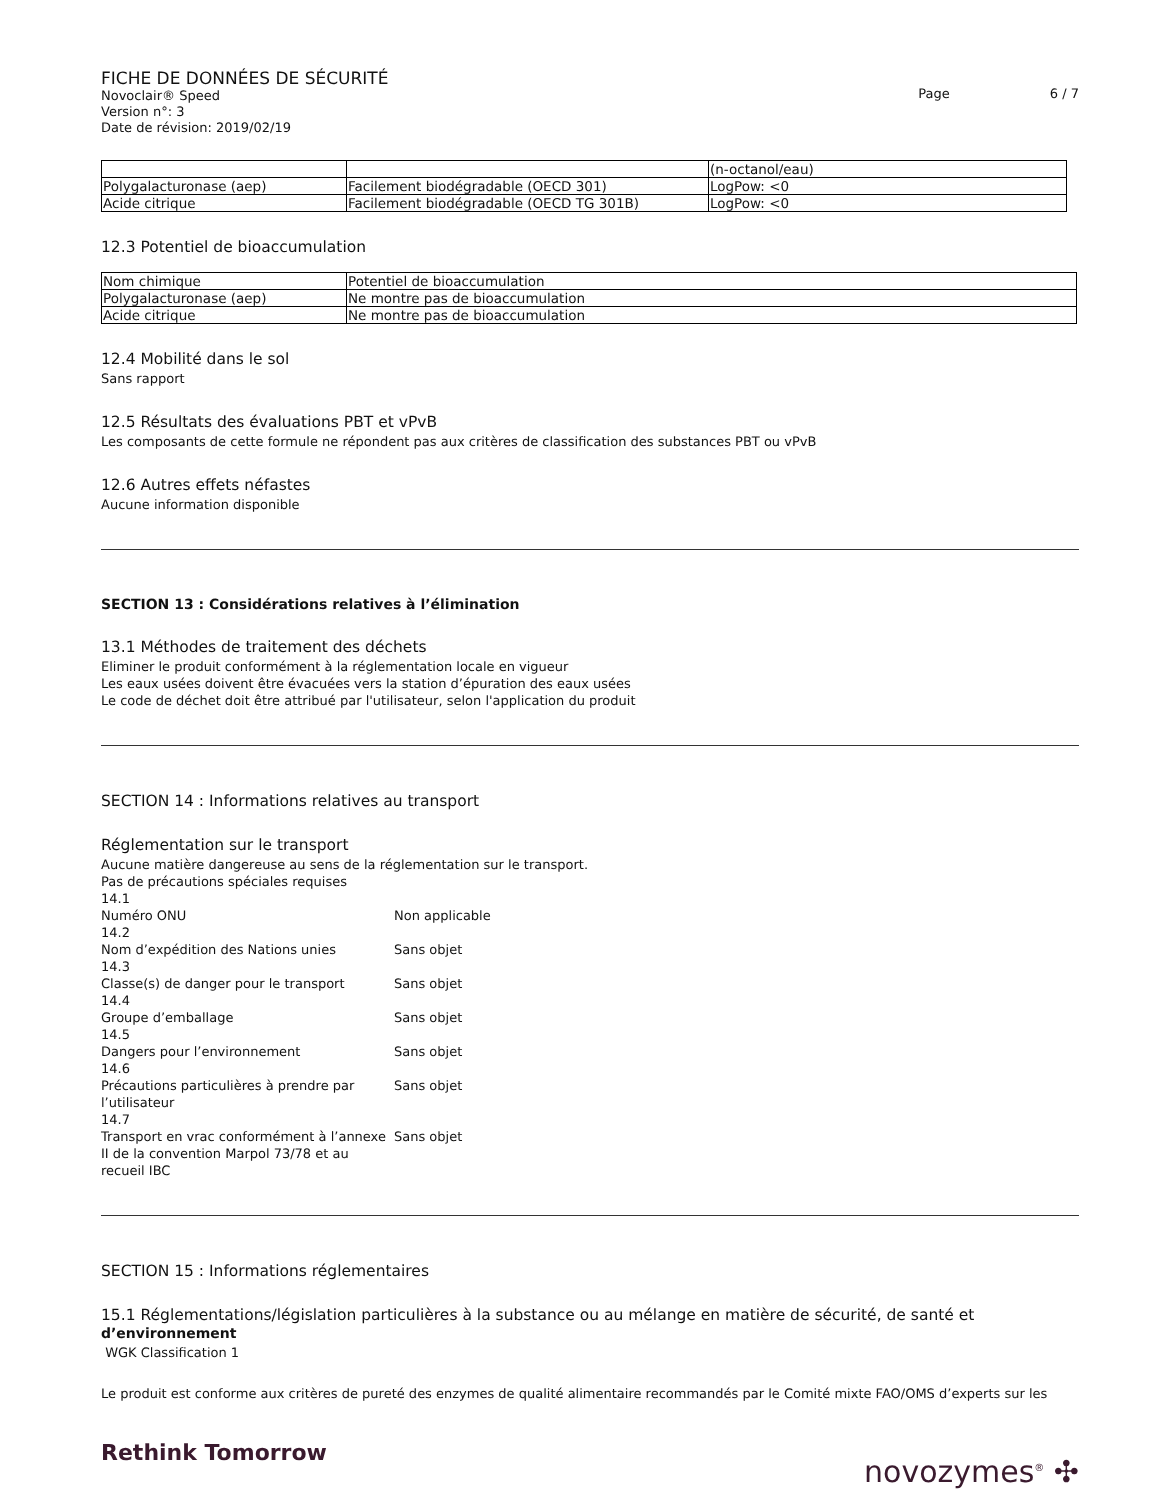FICHE DE DONNÉES DE SÉCURITÉ
Novoclair® Speed
Version n°: 3
Date de révision: 2019/02/19
Page 6 / 7
| | | (n-octanol/eau) |
| Polygalacturonase (aep) | Facilement biodégradable (OECD 301) | LogPow: <0 |
| Acide citrique | Facilement biodégradable (OECD TG 301B) | LogPow: <0 |
12.3 Potentiel de bioaccumulation
| Nom chimique | Potentiel de bioaccumulation |
| Polygalacturonase (aep) | Ne montre pas de bioaccumulation |
| Acide citrique | Ne montre pas de bioaccumulation |
12.4 Mobilité dans le sol
Sans rapport
12.5 Résultats des évaluations PBT et vPvB
Les composants de cette formule ne répondent pas aux critères de classification des substances PBT ou vPvB
12.6 Autres effets néfastes
Aucune information disponible
SECTION 13 : Considérations relatives à l’élimination
13.1 Méthodes de traitement des déchets
Eliminer le produit conformément à la réglementation locale en vigueur
Les eaux usées doivent être évacuées vers la station d’épuration des eaux usées
Le code de déchet doit être attribué par l'utilisateur, selon l'application du produit
SECTION 14 : Informations relatives au transport
Réglementation sur le transport
Aucune matière dangereuse au sens de la réglementation sur le transport.
Pas de précautions spéciales requises
14.1
Numéro ONU
Non applicable
14.2
Nom d’expédition des Nations unies
Sans objet
14.3
Classe(s) de danger pour le transport
Sans objet
14.4
Groupe d’emballage
Sans objet
14.5
Dangers pour l’environnement
Sans objet
14.6
Précautions particulières à prendre par l’utilisateur
Sans objet
14.7
Transport en vrac conformément à l’annexe II de la convention Marpol 73/78 et au recueil IBC
Sans objet
SECTION 15 : Informations réglementaires
15.1 Réglementations/législation particulières à la substance ou au mélange en matière de sécurité, de santé et d’environnement
WGK Classification 1
Le produit est conforme aux critères de pureté des enzymes de qualité alimentaire recommandés par le Comité mixte FAO/OMS d’experts sur les
Rethink Tomorrow
novozymes<sup>®</sup> ✣